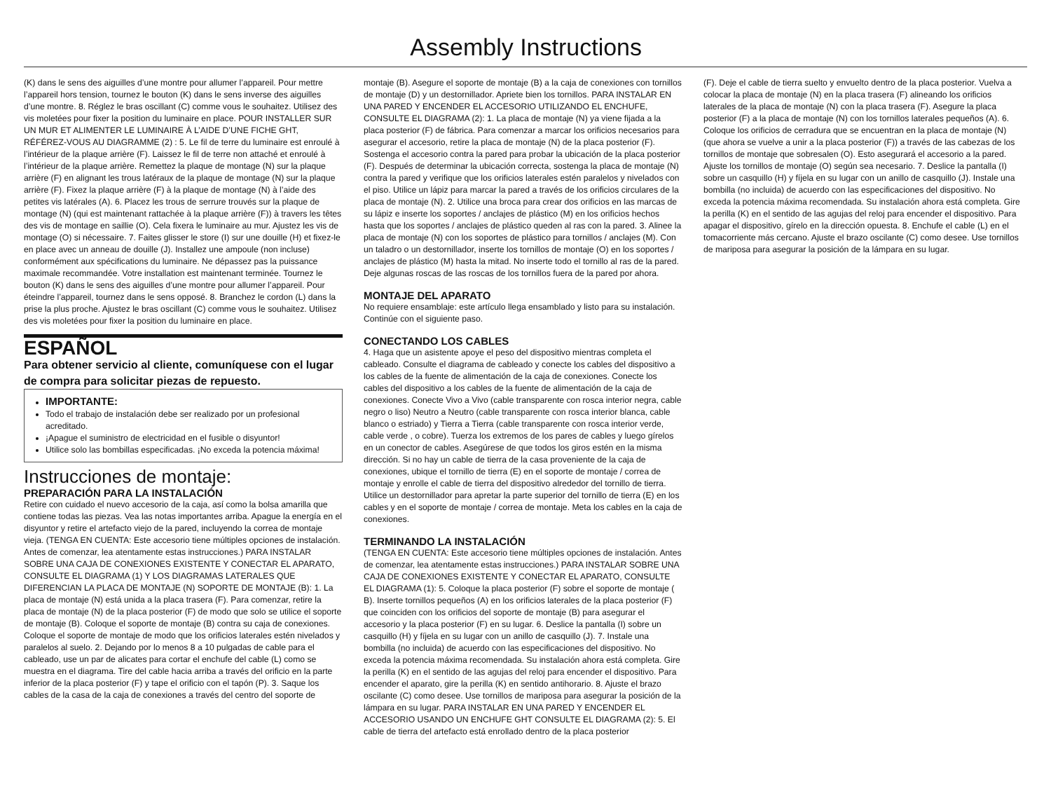Assembly Instructions
(K) dans le sens des aiguilles d’une montre pour allumer l’appareil. Pour mettre l’appareil hors tension, tournez le bouton (K) dans le sens inverse des aiguilles d’une montre. 8. Réglez le bras oscillant (C) comme vous le souhaitez. Utilisez des vis moletées pour fixer la position du luminaire en place. POUR INSTALLER SUR UN MUR ET ALIMENTER LE LUMINAIRE À L’AIDE D’UNE FICHE GHT, RÉFÉREZ-VOUS AU DIAGRAMME (2) : 5. Le fil de terre du luminaire est enroulé à l’intérieur de la plaque arrière (F). Laissez le fil de terre non attaché et enroulé à l’intérieur de la plaque arrière. Remettez la plaque de montage (N) sur la plaque arrière (F) en alignant les trous latéraux de la plaque de montage (N) sur la plaque arrière (F). Fixez la plaque arrière (F) à la plaque de montage (N) à l’aide des petites vis latérales (A). 6. Placez les trous de serrure trouvés sur la plaque de montage (N) (qui est maintenant rattachée à la plaque arrière (F)) à travers les têtes des vis de montage en saillie (O). Cela fixera le luminaire au mur. Ajustez les vis de montage (O) si nécessaire. 7. Faites glisser le store (I) sur une douille (H) et fixez-le en place avec un anneau de douille (J). Installez une ampoule (non incluse) conformément aux spécifications du luminaire. Ne dépassez pas la puissance maximale recommandée. Votre installation est maintenant terminée. Tournez le bouton (K) dans le sens des aiguilles d’une montre pour allumer l’appareil. Pour éteindre l’appareil, tournez dans le sens opposé. 8. Branchez le cordon (L) dans la prise la plus proche. Ajustez le bras oscillant (C) comme vous le souhaitez. Utilisez des vis moletées pour fixer la position du luminaire en place.
ESPAÑOL
Para obtener servicio al cliente, comuníquese con el lugar de compra para solicitar piezas de repuesto.
IMPORTANTE:
Todo el trabajo de instalación debe ser realizado por un profesional acreditado.
¡Apague el suministro de electricidad en el fusible o disyuntor!
Utilice solo las bombillas especificadas. ¡No exceda la potencia máxima!
Instrucciones de montaje:
PREPARACIÓN PARA LA INSTALACIÓN
Retire con cuidado el nuevo accesorio de la caja, así como la bolsa amarilla que contiene todas las piezas. Vea las notas importantes arriba. Apague la energía en el disyuntor y retire el artefacto viejo de la pared, incluyendo la correa de montaje vieja. (TENGA EN CUENTA: Este accesorio tiene múltiples opciones de instalación. Antes de comenzar, lea atentamente estas instrucciones.) PARA INSTALAR SOBRE UNA CAJA DE CONEXIONES EXISTENTE Y CONECTAR EL APARATO, CONSULTE EL DIAGRAMA (1) Y LOS DIAGRAMAS LATERALES QUE DIFERENCIAN LA PLACA DE MONTAJE (N) SOPORTE DE MONTAJE (B): 1. La placa de montaje (N) está unida a la placa trasera (F). Para comenzar, retire la placa de montaje (N) de la placa posterior (F) de modo que solo se utilice el soporte de montaje (B). Coloque el soporte de montaje (B) contra su caja de conexiones. Coloque el soporte de montaje de modo que los orificios laterales estén nivelados y paralelos al suelo. 2. Dejando por lo menos 8 a 10 pulgadas de cable para el cableado, use un par de alicates para cortar el enchufe del cable (L) como se muestra en el diagrama. Tire del cable hacia arriba a través del orificio en la parte inferior de la placa posterior (F) y tape el orificio con el tapón (P). 3. Saque los cables de la casa de la caja de conexiones a través del centro del soporte de
montaje (B). Asegure el soporte de montaje (B) a la caja de conexiones con tornillos de montaje (D) y un destornillador. Apriete bien los tornillos. PARA INSTALAR EN UNA PARED Y ENCENDER EL ACCESORIO UTILIZANDO EL ENCHUFE, CONSULTE EL DIAGRAMA (2): 1. La placa de montaje (N) ya viene fijada a la placa posterior (F) de fábrica. Para comenzar a marcar los orificios necesarios para asegurar el accesorio, retire la placa de montaje (N) de la placa posterior (F). Sostenga el accesorio contra la pared para probar la ubicación de la placa posterior (F). Después de determinar la ubicación correcta, sostenga la placa de montaje (N) contra la pared y verifique que los orificios laterales estén paralelos y nivelados con el piso. Utilice un lápiz para marcar la pared a través de los orificios circulares de la placa de montaje (N). 2. Utilice una broca para crear dos orificios en las marcas de su lápiz e inserte los soportes / anclajes de plástico (M) en los orificios hechos hasta que los soportes / anclajes de plástico queden al ras con la pared. 3. Alinee la placa de montaje (N) con los soportes de plástico para tornillos / anclajes (M). Con un taladro o un destornillador, inserte los tornillos de montaje (O) en los soportes / anclajes de plástico (M) hasta la mitad. No inserte todo el tornillo al ras de la pared. Deje algunas roscas de las roscas de los tornillos fuera de la pared por ahora.
MONTAJE DEL APARATO
No requiere ensamblaje: este artículo llega ensamblado y listo para su instalación. Continúe con el siguiente paso.
CONECTANDO LOS CABLES
4. Haga que un asistente apoye el peso del dispositivo mientras completa el cableado. Consulte el diagrama de cableado y conecte los cables del dispositivo a los cables de la fuente de alimentación de la caja de conexiones. Conecte los cables del dispositivo a los cables de la fuente de alimentación de la caja de conexiones. Conecte Vivo a Vivo (cable transparente con rosca interior negra, cable negro o liso) Neutro a Neutro (cable transparente con rosca interior blanca, cable blanco o estriado) y Tierra a Tierra (cable transparente con rosca interior verde, cable verde , o cobre). Tuerza los extremos de los pares de cables y luego gírelos en un conector de cables. Asegúrese de que todos los giros estén en la misma dirección. Si no hay un cable de tierra de la casa proveniente de la caja de conexiones, ubique el tornillo de tierra (E) en el soporte de montaje / correa de montaje y enrolle el cable de tierra del dispositivo alrededor del tornillo de tierra. Utilice un destornillador para apretar la parte superior del tornillo de tierra (E) en los cables y en el soporte de montaje / correa de montaje. Meta los cables en la caja de conexiones.
TERMINANDO LA INSTALACIÓN
(TENGA EN CUENTA: Este accesorio tiene múltiples opciones de instalación. Antes de comenzar, lea atentamente estas instrucciones.) PARA INSTALAR SOBRE UNA CAJA DE CONEXIONES EXISTENTE Y CONECTAR EL APARATO, CONSULTE EL DIAGRAMA (1): 5. Coloque la placa posterior (F) sobre el soporte de montaje ( B). Inserte tornillos pequeños (A) en los orificios laterales de la placa posterior (F) que coinciden con los orificios del soporte de montaje (B) para asegurar el accesorio y la placa posterior (F) en su lugar. 6. Deslice la pantalla (I) sobre un casquillo (H) y fíjela en su lugar con un anillo de casquillo (J). 7. Instale una bombilla (no incluida) de acuerdo con las especificaciones del dispositivo. No exceda la potencia máxima recomendada. Su instalación ahora está completa. Gire la perilla (K) en el sentido de las agujas del reloj para encender el dispositivo. Para encender el aparato, gire la perilla (K) en sentido antihorario. 8. Ajuste el brazo oscilante (C) como desee. Use tornillos de mariposa para asegurar la posición de la lámpara en su lugar. PARA INSTALAR EN UNA PARED Y ENCENDER EL ACCESORIO USANDO UN ENCHUFE GHT CONSULTE EL DIAGRAMA (2): 5. El cable de tierra del artefacto está enrollado dentro de la placa posterior
(F). Deje el cable de tierra suelto y envuelto dentro de la placa posterior. Vuelva a colocar la placa de montaje (N) en la placa trasera (F) alineando los orificios laterales de la placa de montaje (N) con la placa trasera (F). Asegure la placa posterior (F) a la placa de montaje (N) con los tornillos laterales pequeños (A). 6. Coloque los orificios de cerradura que se encuentran en la placa de montaje (N) (que ahora se vuelve a unir a la placa posterior (F)) a través de las cabezas de los tornillos de montaje que sobresalen (O). Esto asegurará el accesorio a la pared. Ajuste los tornillos de montaje (O) según sea necesario. 7. Deslice la pantalla (I) sobre un casquillo (H) y fíjela en su lugar con un anillo de casquillo (J). Instale una bombilla (no incluida) de acuerdo con las especificaciones del dispositivo. No exceda la potencia máxima recomendada. Su instalación ahora está completa. Gire la perilla (K) en el sentido de las agujas del reloj para encender el dispositivo. Para apagar el dispositivo, gírelo en la dirección opuesta. 8. Enchufe el cable (L) en el tomacorriente más cercano. Ajuste el brazo oscilante (C) como desee. Use tornillos de mariposa para asegurar la posición de la lámpara en su lugar.